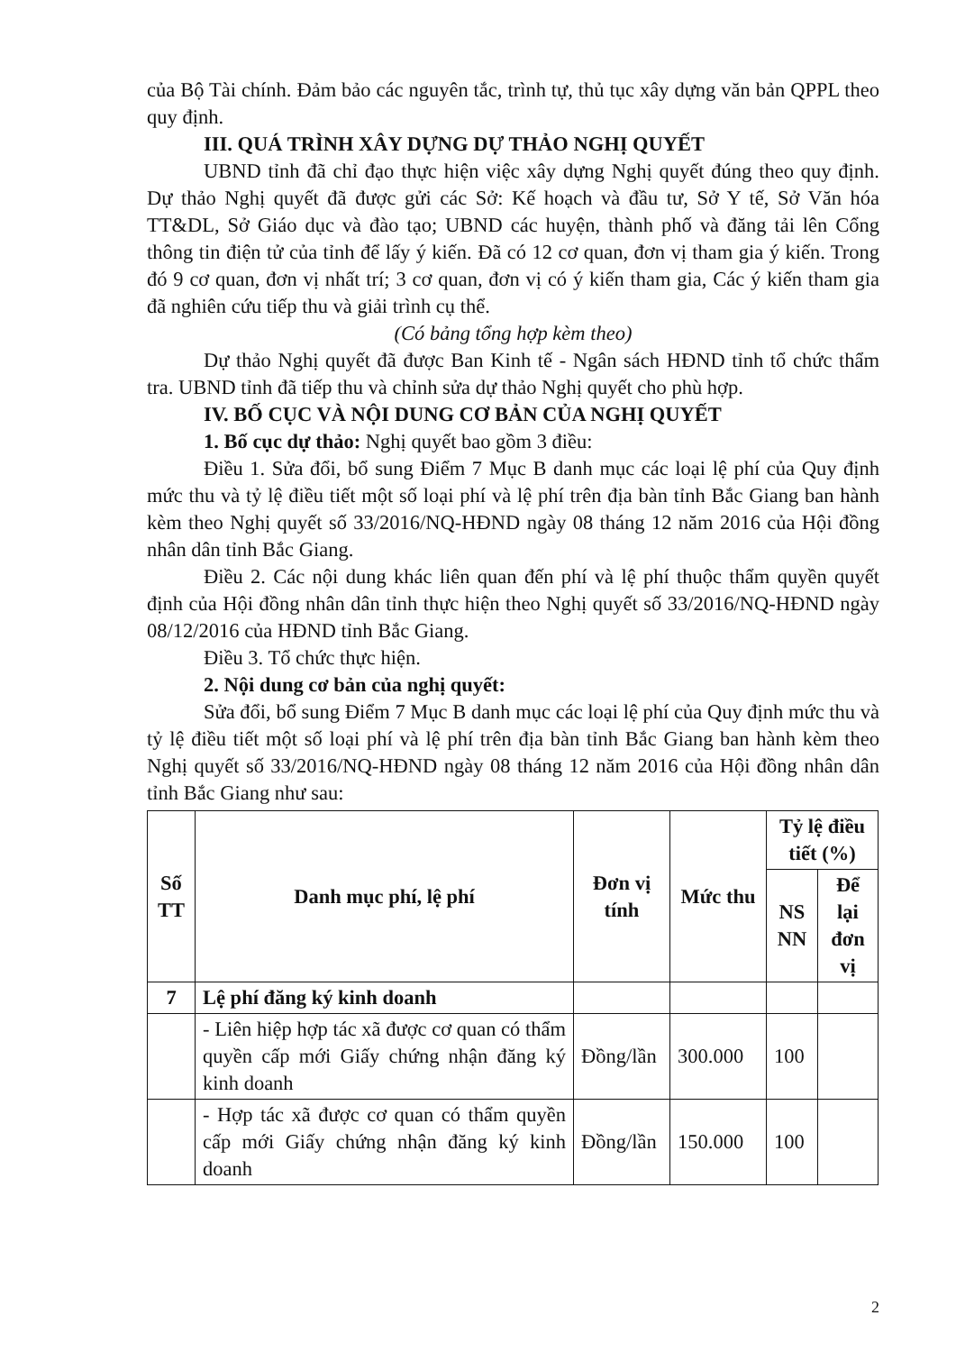của Bộ Tài chính. Đảm bảo các nguyên tắc, trình tự, thủ tục xây dựng văn bản QPPL theo quy định.
III. QUÁ TRÌNH XÂY DỰNG DỰ THẢO NGHỊ QUYẾT
UBND tỉnh đã chỉ đạo thực hiện việc xây dựng Nghị quyết đúng theo quy định. Dự thảo Nghị quyết đã được gửi các Sở: Kế hoạch và đầu tư, Sở Y tế, Sở Văn hóa TT&DL, Sở Giáo dục và đào tạo; UBND các huyện, thành phố và đăng tải lên Cổng thông tin điện tử của tỉnh để lấy ý kiến. Đã có 12 cơ quan, đơn vị tham gia ý kiến. Trong đó 9 cơ quan, đơn vị nhất trí; 3 cơ quan, đơn vị có ý kiến tham gia, Các ý kiến tham gia đã nghiên cứu tiếp thu và giải trình cụ thể.
(Có bảng tổng hợp kèm theo)
Dự thảo Nghị quyết đã được Ban Kinh tế - Ngân sách HĐND tỉnh tổ chức thẩm tra. UBND tỉnh đã tiếp thu và chỉnh sửa dự thảo Nghị quyết cho phù hợp.
IV. BỐ CỤC VÀ NỘI DUNG CƠ BẢN CỦA NGHỊ QUYẾT
1. Bố cục dự thảo: Nghị quyết bao gồm 3 điều:
Điều 1. Sửa đổi, bổ sung Điểm 7 Mục B danh mục các loại lệ phí của Quy định mức thu và tỷ lệ điều tiết một số loại phí và lệ phí trên địa bàn tỉnh Bắc Giang ban hành kèm theo Nghị quyết số 33/2016/NQ-HĐND ngày 08 tháng 12 năm 2016 của Hội đồng nhân dân tỉnh Bắc Giang.
Điều 2. Các nội dung khác liên quan đến phí và lệ phí thuộc thẩm quyền quyết định của Hội đồng nhân dân tỉnh thực hiện theo Nghị quyết số 33/2016/NQ-HĐND ngày 08/12/2016 của HĐND tỉnh Bắc Giang.
Điều 3. Tổ chức thực hiện.
2. Nội dung cơ bản của nghị quyết:
Sửa đổi, bổ sung Điểm 7 Mục B danh mục các loại lệ phí của Quy định mức thu và tỷ lệ điều tiết một số loại phí và lệ phí trên địa bàn tỉnh Bắc Giang ban hành kèm theo Nghị quyết số 33/2016/NQ-HĐND ngày 08 tháng 12 năm 2016 của Hội đồng nhân dân tỉnh Bắc Giang như sau:
| Số TT | Danh mục phí, lệ phí | Đơn vị tính | Mức thu | Tỷ lệ điều tiết (%) | |
| --- | --- | --- | --- | --- | --- |
| | | | | NS NN | Để lại đơn vị |
| 7 | Lệ phí đăng ký kinh doanh | | | | |
| | - Liên hiệp hợp tác xã được cơ quan có thẩm quyền cấp mới Giấy chứng nhận đăng ký kinh doanh | Đồng/lần | 300.000 | 100 | |
| | - Hợp tác xã được cơ quan có thẩm quyền cấp mới Giấy chứng nhận đăng ký kinh doanh | Đồng/lần | 150.000 | 100 | |
2